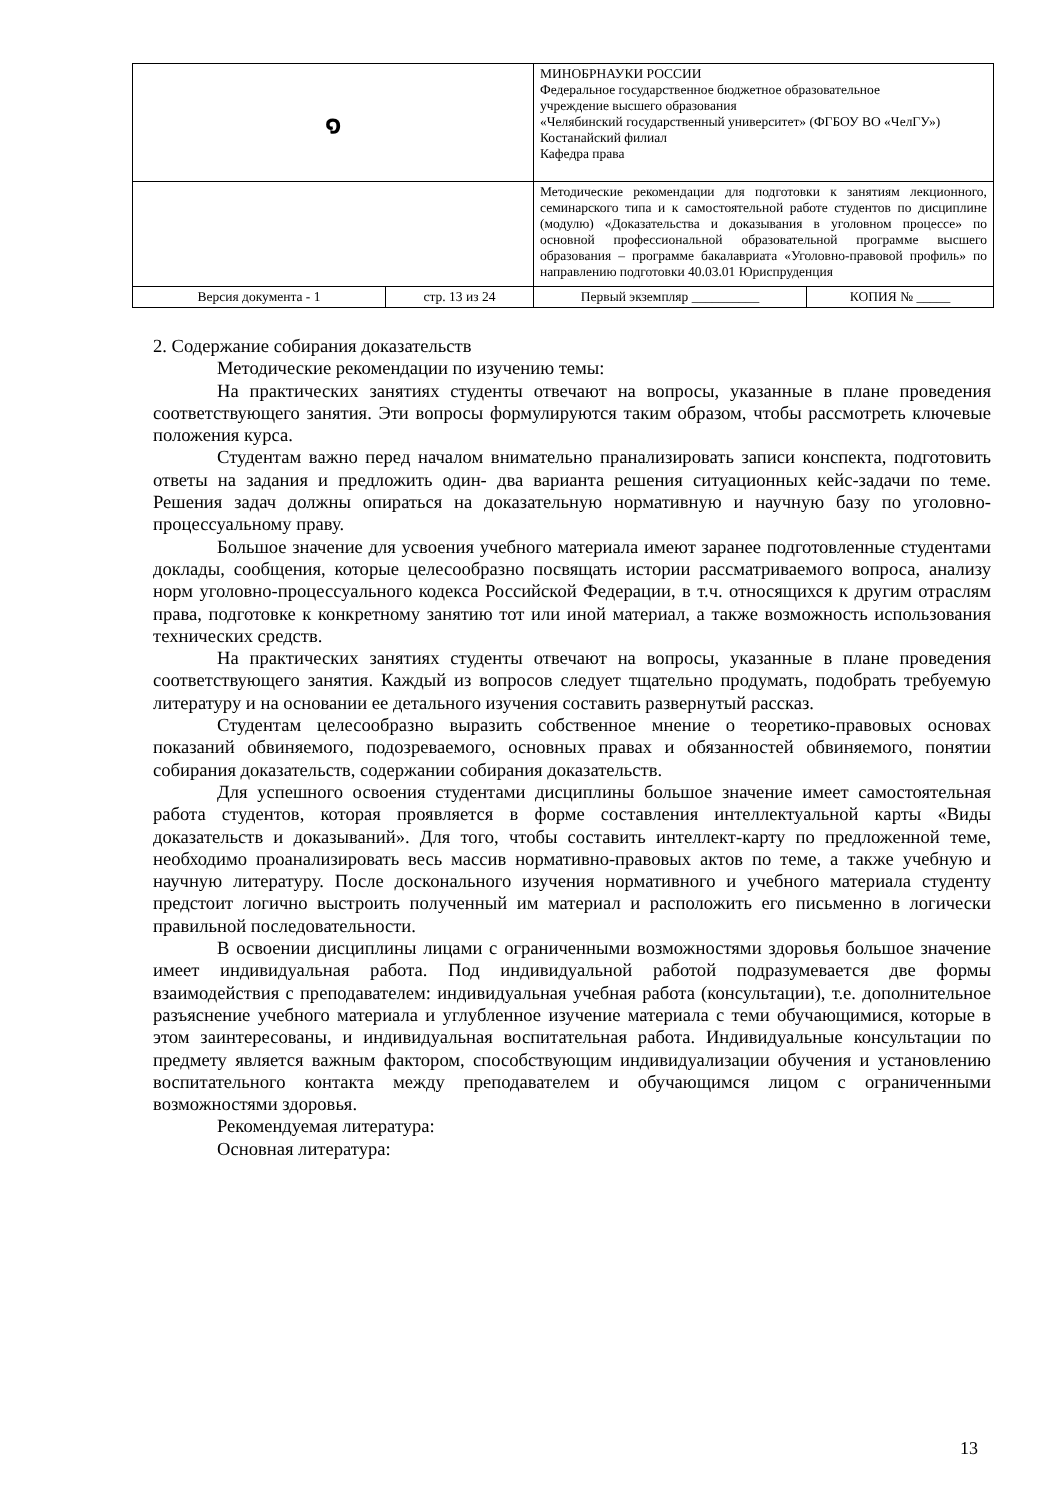| ๑ | | МИНОБРНАУКИ РОССИИ Федеральное государственное бюджетное образовательное учреждение высшего образования «Челябинский государственный университет» (ФГБОУ ВО «ЧелГУ») Костанайский филиал Кафедра права | |
| | | Методические рекомендации для подготовки к занятиям лекционного, семинарского типа и к самостоятельной работе студентов по дисциплине (модулю) «Доказательства и доказывания в уголовном процессе» по основной профессиональной образовательной программе высшего образования – программе бакалавриата «Уголовно-правовой профиль» по направлению подготовки 40.03.01 Юриспруденция | |
| Версия документа - 1 | стр. 13 из 24 | Первый экземпляр __________ | КОПИЯ № _____ |
2. Содержание собирания доказательств
Методические рекомендации по изучению темы:
На практических занятиях студенты отвечают на вопросы, указанные в плане проведения соответствующего занятия. Эти вопросы формулируются таким образом, чтобы рассмотреть ключевые положения курса.
Студентам важно перед началом внимательно пранализировать записи конспекта, подготовить ответы на задания и предложить один- два варианта решения ситуационных кейс-задачи по теме. Решения задач должны опираться на доказательную нормативную и научную базу по уголовно-процессуальному праву.
Большое значение для усвоения учебного материала имеют заранее подготовленные студентами доклады, сообщения, которые целесообразно посвящать истории рассматриваемого вопроса, анализу норм уголовно-процессуального кодекса Российской Федерации, в т.ч. относящихся к другим отраслям права, подготовке к конкретному занятию тот или иной материал, а также возможность использования технических средств.
На практических занятиях студенты отвечают на вопросы, указанные в плане проведения соответствующего занятия. Каждый из вопросов следует тщательно продумать, подобрать требуемую литературу и на основании ее детального изучения составить развернутый рассказ.
Студентам целесообразно выразить собственное мнение о теоретико-правовых основах показаний обвиняемого, подозреваемого, основных правах и обязанностей обвиняемого, понятии собирания доказательств, содержании собирания доказательств.
Для успешного освоения студентами дисциплины большое значение имеет самостоятельная работа студентов, которая проявляется в форме составления интеллектуальной карты «Виды доказательств и доказываний». Для того, чтобы составить интеллект-карту по предложенной теме, необходимо проанализировать весь массив нормативно-правовых актов по теме, а также учебную и научную литературу. После досконального изучения нормативного и учебного материала студенту предстоит логично выстроить полученный им материал и расположить его письменно в логически правильной последовательности.
В освоении дисциплины лицами с ограниченными возможностями здоровья большое значение имеет индивидуальная работа. Под индивидуальной работой подразумевается две формы взаимодействия с преподавателем: индивидуальная учебная работа (консультации), т.е. дополнительное разъяснение учебного материала и углубленное изучение материала с теми обучающимися, которые в этом заинтересованы, и индивидуальная воспитательная работа. Индивидуальные консультации по предмету является важным фактором, способствующим индивидуализации обучения и установлению воспитательного контакта между преподавателем и обучающимся лицом с ограниченными возможностями здоровья.
Рекомендуемая литература:
Основная литература:
13